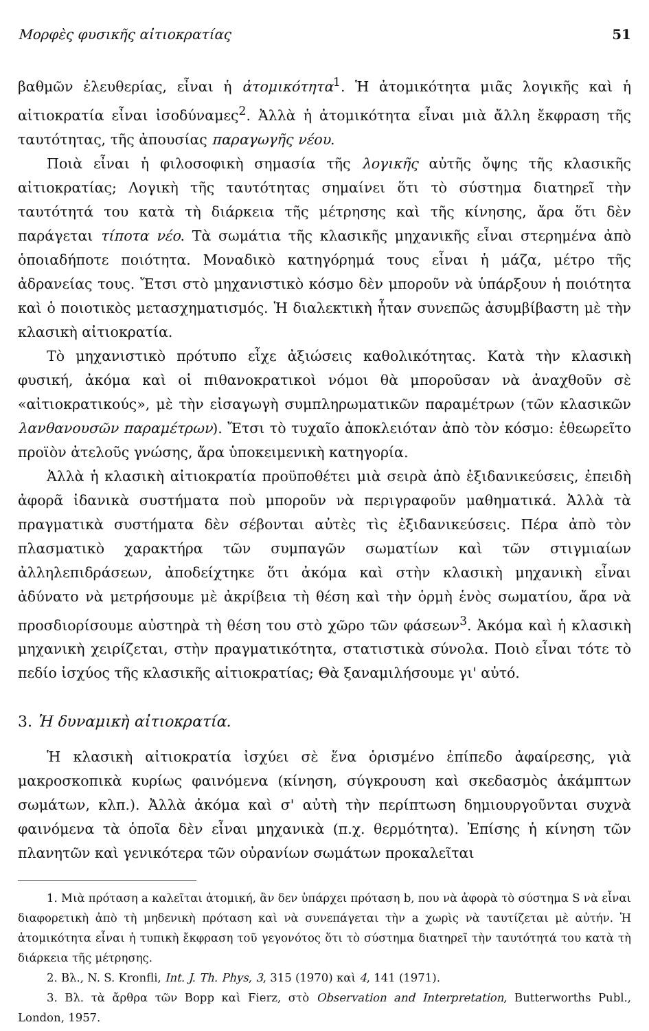Μορφὲς φυσικῆς αἰτιοκρατίας 51
βαθμῶν ἐλευθερίας, εἶναι ἡ ἀτομικότητα<sup>1</sup>. Ἡ ἀτομικότητα μιᾶς λογικῆς καὶ ἡ αἰτιοκρατία εἶναι ἰσοδύναμες<sup>2</sup>. Ἀλλὰ ἡ ἀτομικότητα εἶναι μιὰ ἄλλη ἔκφραση τῆς ταυτότητας, τῆς ἀπουσίας παραγωγῆς νέου.
Ποιὰ εἶναι ἡ φιλοσοφικὴ σημασία τῆς λογικῆς αὐτῆς ὄψης τῆς κλασικῆς αἰτιοκρατίας; Λογικὴ τῆς ταυτότητας σημαίνει ὅτι τὸ σύστημα διατηρεῖ τὴν ταυτότητά του κατὰ τὴ διάρκεια τῆς μέτρησης καὶ τῆς κίνησης, ἄρα ὅτι δὲν παράγεται τίποτα νέο. Τὰ σωμάτια τῆς κλασικῆς μηχανικῆς εἶναι στερημένα ἀπὸ ὁποιαδήποτε ποιότητα. Μοναδικὸ κατηγόρημά τους εἶναι ἡ μάζα, μέτρο τῆς ἀδρανείας τους. Ἔτσι στὸ μηχανιστικὸ κόσμο δὲν μποροῦν νὰ ὑπάρξουν ἡ ποιότητα καὶ ὁ ποιοτικὸς μετασχηματισμός. Ἡ διαλεκτικὴ ἦταν συνεπῶς ἀσυμβίβαστη μὲ τὴν κλασικὴ αἰτιοκρατία.
Τὸ μηχανιστικὸ πρότυπο εἶχε ἀξιώσεις καθολικότητας. Κατὰ τὴν κλασικὴ φυσική, ἀκόμα καὶ οἱ πιθανοκρατικοὶ νόμοι θὰ μποροῦσαν νὰ ἀναχθοῦν σὲ «αἰτιοκρατικούς», μὲ τὴν εἰσαγωγὴ συμπληρωματικῶν παραμέτρων (τῶν κλασικῶν λανθανουσῶν παραμέτρων). Ἔτσι τὸ τυχαῖο ἀποκλειόταν ἀπὸ τὸν κόσμο: ἐθεωρεῖτο προϊὸν ἀτελοῦς γνώσης, ἄρα ὑποκειμενικὴ κατηγορία.
Ἀλλὰ ἡ κλασικὴ αἰτιοκρατία προϋποθέτει μιὰ σειρὰ ἀπὸ ἐξιδανικεύσεις, ἐπειδὴ ἀφορᾶ ἰδανικὰ συστήματα ποὺ μποροῦν νὰ περιγραφοῦν μαθηματικά. Ἀλλὰ τὰ πραγματικὰ συστήματα δὲν σέβονται αὐτὲς τὶς ἐξιδανικεύσεις. Πέρα ἀπὸ τὸν πλασματικὸ χαρακτήρα τῶν συμπαγῶν σωματίων καὶ τῶν στιγμιαίων ἀλληλεπιδράσεων, ἀποδείχτηκε ὅτι ἀκόμα καὶ στὴν κλασικὴ μηχανικὴ εἶναι ἀδύνατο νὰ μετρήσουμε μὲ ἀκρίβεια τὴ θέση καὶ τὴν ὁρμὴ ἑνὸς σωματίου, ἄρα νὰ προσδιορίσουμε αὐστηρὰ τὴ θέση του στὸ χῶρο τῶν φάσεων<sup>3</sup>. Ἀκόμα καὶ ἡ κλασικὴ μηχανικὴ χειρίζεται, στὴν πραγματικότητα, στατιστικὰ σύνολα. Ποιὸ εἶναι τότε τὸ πεδίο ἰσχύος τῆς κλασικῆς αἰτιοκρατίας; Θὰ ξαναμιλήσουμε γι' αὐτό.
3. Ἡ δυναμικὴ αἰτιοκρατία.
Ἡ κλασικὴ αἰτιοκρατία ἰσχύει σὲ ἕνα ὁρισμένο ἐπίπεδο ἀφαίρεσης, γιὰ μακροσκοπικὰ κυρίως φαινόμενα (κίνηση, σύγκρουση καὶ σκεδασμὸς ἀκάμπτων σωμάτων, κλπ.). Ἀλλὰ ἀκόμα καὶ σ' αὐτὴ τὴν περίπτωση δημιουργοῦνται συχνὰ φαινόμενα τὰ ὁποῖα δὲν εἶναι μηχανικὰ (π.χ. θερμότητα). Ἐπίσης ἡ κίνηση τῶν πλανητῶν καὶ γενικότερα τῶν οὐρανίων σωμάτων προκαλεῖται
1. Μιὰ πρόταση a καλεῖται ἀτομική, ἂν δεν ὑπάρχει πρόταση b, που νὰ ἀφορὰ τὸ σύστημα S νὰ εἶναι διαφορετικὴ ἀπὸ τὴ μηδενικὴ πρόταση καὶ νὰ συνεπάγεται τὴν a χωρὶς νὰ ταυτίζεται μὲ αὐτήν. Ἡ ἀτομικότητα εἶναι ἡ τυπικὴ ἔκφραση τοῦ γεγονότος ὅτι τὸ σύστημα διατηρεῖ τὴν ταυτότητά του κατὰ τὴ διάρκεια τῆς μέτρησης.
2. Βλ., N. S. Kronfli, Int. J. Th. Phys, 3, 315 (1970) καὶ 4, 141 (1971).
3. Βλ. τὰ ἄρθρα τῶν Bopp καὶ Fierz, στὸ Observation and Interpretation, Butterworths Publ., London, 1957.